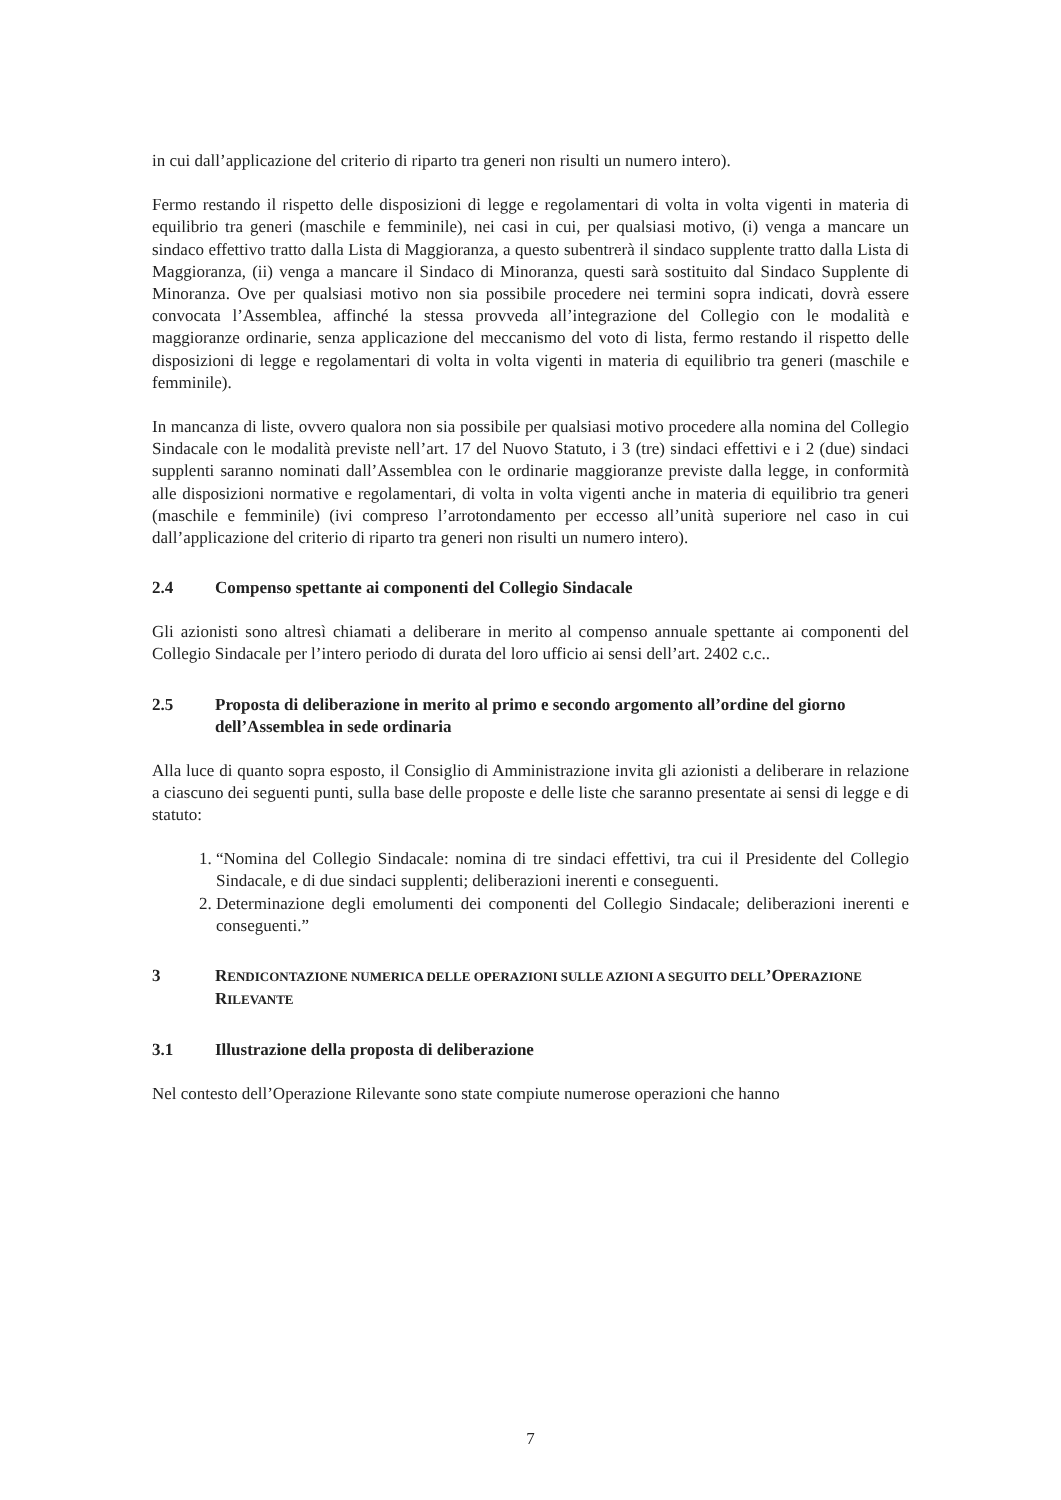in cui dall’applicazione del criterio di riparto tra generi non risulti un numero intero).
Fermo restando il rispetto delle disposizioni di legge e regolamentari di volta in volta vigenti in materia di equilibrio tra generi (maschile e femminile), nei casi in cui, per qualsiasi motivo, (i) venga a mancare un sindaco effettivo tratto dalla Lista di Maggioranza, a questo subentrerà il sindaco supplente tratto dalla Lista di Maggioranza, (ii) venga a mancare il Sindaco di Minoranza, questi sarà sostituito dal Sindaco Supplente di Minoranza. Ove per qualsiasi motivo non sia possibile procedere nei termini sopra indicati, dovrà essere convocata l’Assemblea, affinché la stessa provveda all’integrazione del Collegio con le modalità e maggioranze ordinarie, senza applicazione del meccanismo del voto di lista, fermo restando il rispetto delle disposizioni di legge e regolamentari di volta in volta vigenti in materia di equilibrio tra generi (maschile e femminile).
In mancanza di liste, ovvero qualora non sia possibile per qualsiasi motivo procedere alla nomina del Collegio Sindacale con le modalità previste nell’art. 17 del Nuovo Statuto, i 3 (tre) sindaci effettivi e i 2 (due) sindaci supplenti saranno nominati dall’Assemblea con le ordinarie maggioranze previste dalla legge, in conformità alle disposizioni normative e regolamentari, di volta in volta vigenti anche in materia di equilibrio tra generi (maschile e femminile) (ivi compreso l’arrotondamento per eccesso all’unità superiore nel caso in cui dall’applicazione del criterio di riparto tra generi non risulti un numero intero).
2.4 Compenso spettante ai componenti del Collegio Sindacale
Gli azionisti sono altresì chiamati a deliberare in merito al compenso annuale spettante ai componenti del Collegio Sindacale per l’intero periodo di durata del loro ufficio ai sensi dell’art. 2402 c.c..
2.5 Proposta di deliberazione in merito al primo e secondo argomento all’ordine del giorno dell’Assemblea in sede ordinaria
Alla luce di quanto sopra esposto, il Consiglio di Amministrazione invita gli azionisti a deliberare in relazione a ciascuno dei seguenti punti, sulla base delle proposte e delle liste che saranno presentate ai sensi di legge e di statuto:
1. “Nomina del Collegio Sindacale: nomina di tre sindaci effettivi, tra cui il Presidente del Collegio Sindacale, e di due sindaci supplenti; deliberazioni inerenti e conseguenti.
2. Determinazione degli emolumenti dei componenti del Collegio Sindacale; deliberazioni inerenti e conseguenti.”
3 RENDICONTAZIONE NUMERICA DELLE OPERAZIONI SULLE AZIONI A SEGUITO DELL’OPERAZIONE RILEVANTE
3.1 Illustrazione della proposta di deliberazione
Nel contesto dell’Operazione Rilevante sono state compiute numerose operazioni che hanno
7